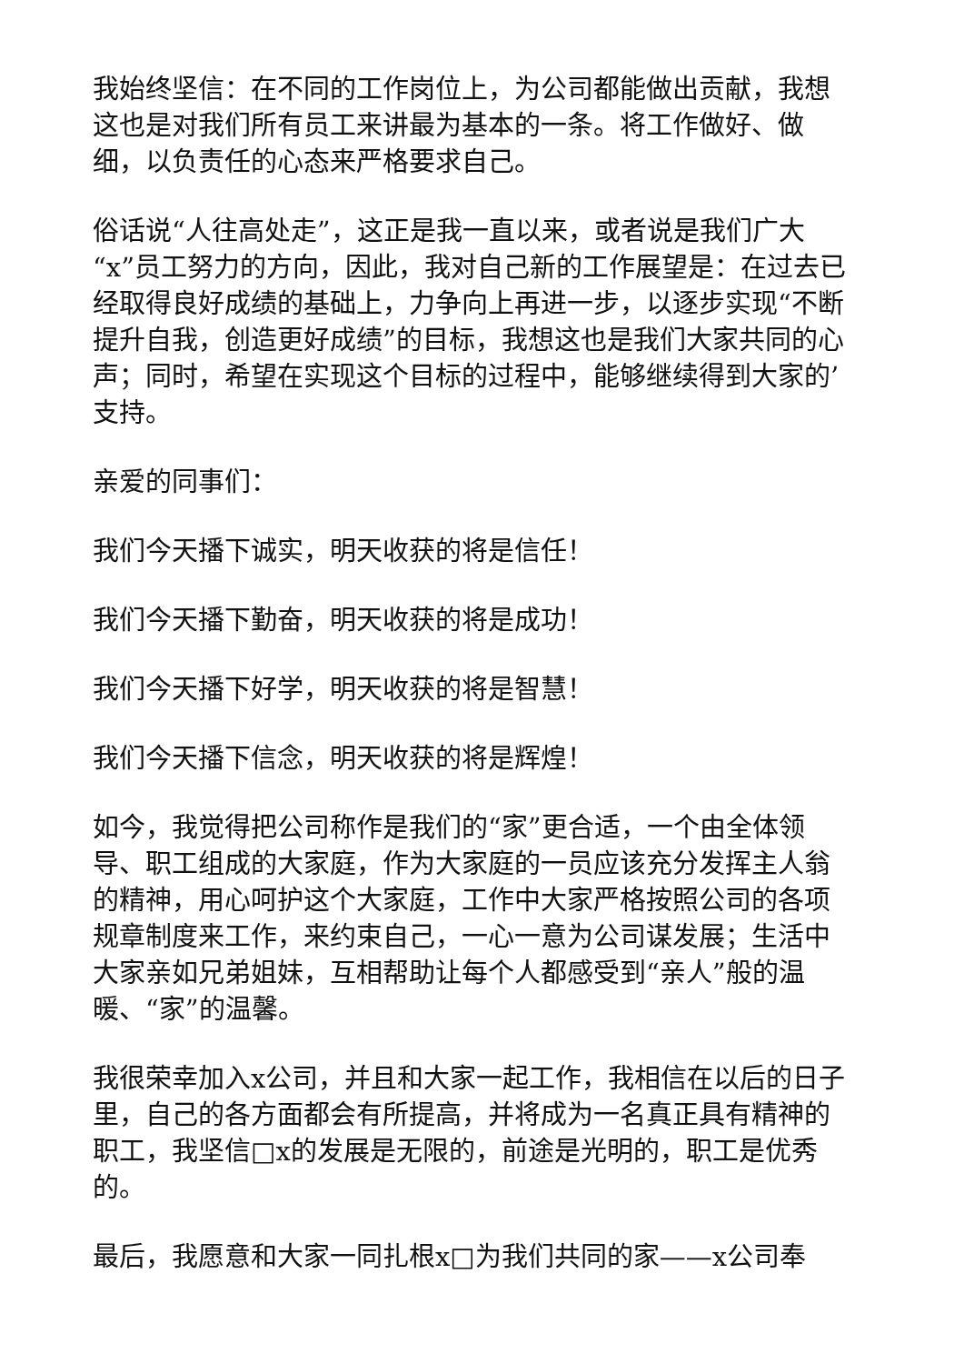我始终坚信：在不同的工作岗位上，为公司都能做出贡献，我想这也是对我们所有员工来讲最为基本的一条。将工作做好、做细，以负责任的心态来严格要求自己。
俗话说“人往高处走”，这正是我一直以来，或者说是我们广大“x”员工努力的方向，因此，我对自己新的工作展望是：在过去已经取得良好成绩的基础上，力争向上再进一步，以逐步实现“不断提升自我，创造更好成绩”的目标，我想这也是我们大家共同的心声；同时，希望在实现这个目标的过程中，能够继续得到大家的’支持。
亲爱的同事们：
我们今天播下诚实，明天收获的将是信任！
我们今天播下勤奋，明天收获的将是成功！
我们今天播下好学，明天收获的将是智慧！
我们今天播下信念，明天收获的将是辉煌！
如今，我觉得把公司称作是我们的“家”更合适，一个由全体领导、职工组成的大家庭，作为大家庭的一员应该充分发挥主人翁的精神，用心呵护这个大家庭，工作中大家严格按照公司的各项规章制度来工作，来约束自己，一心一意为公司谋发展；生活中大家亲如兄弟姐妹，互相帮助让每个人都感受到“亲人”般的温暖、“家”的温馨。
我很荣幸加入x公司，并且和大家一起工作，我相信在以后的日子里，自己的各方面都会有所提高，并将成为一名真正具有精神的职工，我坚信□x的发展是无限的，前途是光明的，职工是优秀的。
最后，我愿意和大家一同扎根x□为我们共同的家——x公司奉